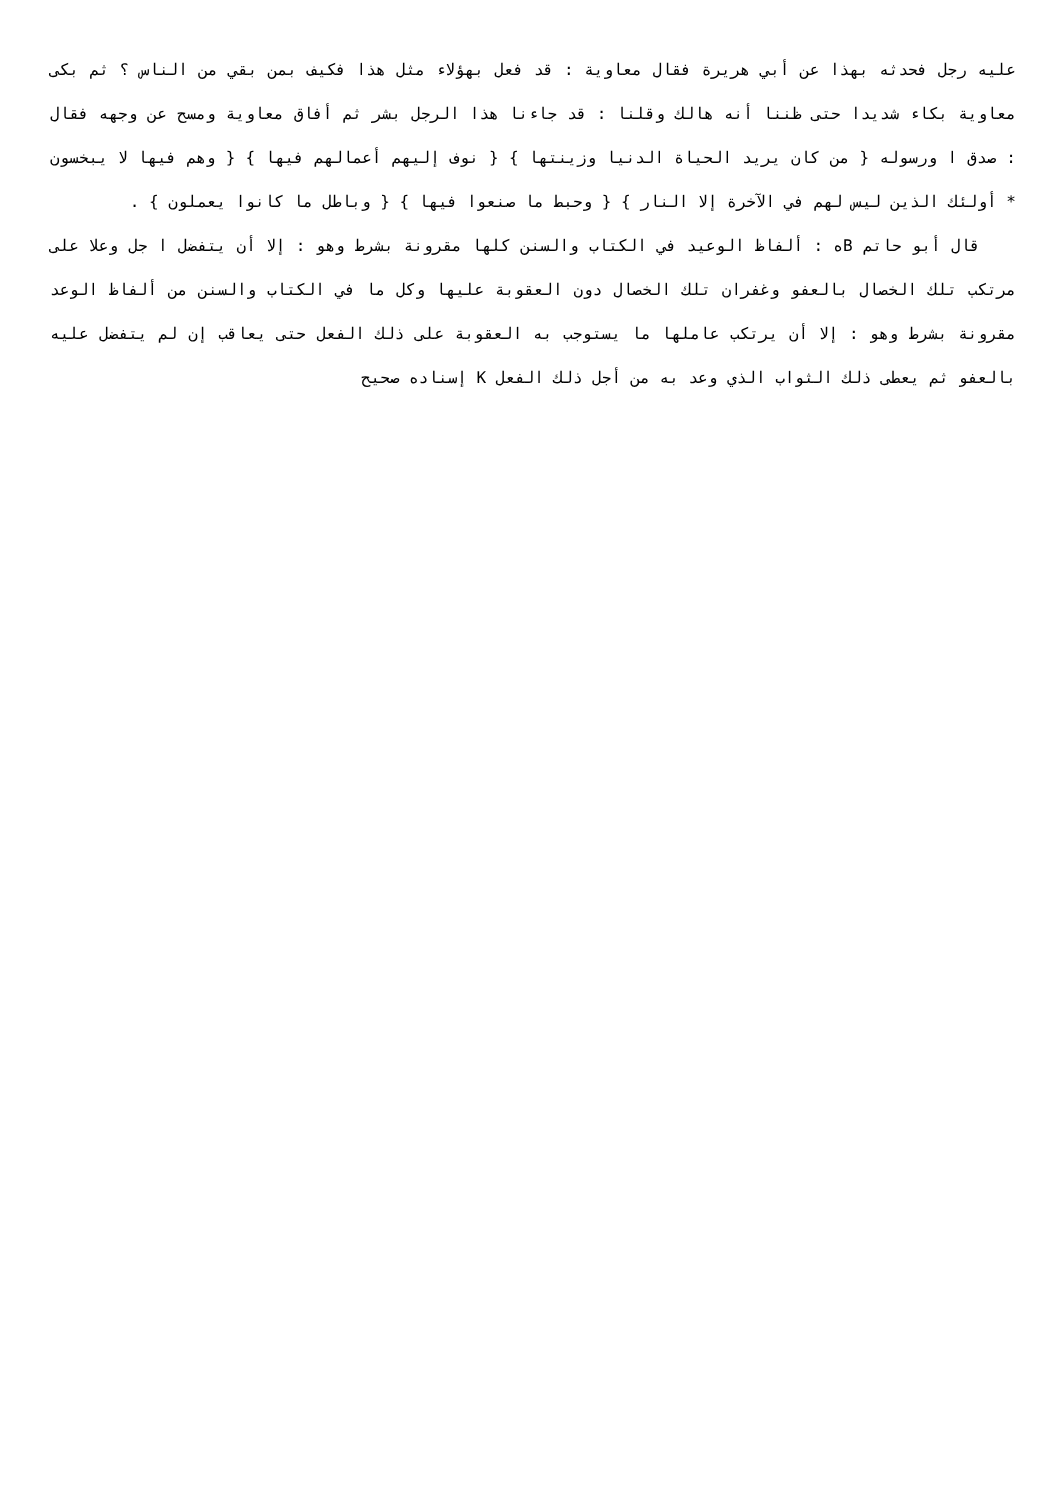عليه رجل فحدثه بهذا عن أبي هريرة فقال معاوية : قد فعل بهؤلاء مثل هذا فكيف بمن بقي من الناس ؟ ثم بكى معاوية بكاء شديدا حتى ظننا أنه هالك وقلنا : قد جاءنا هذا الرجل بشر ثم أفاق معاوية ومسح عن وجهه فقال : صدق ا ورسوله { من كان يريد الحياة الدنيا وزينتها } { نوف إليهم أعمالهم فيها } { وهم فيها لا يبخسون * أولئك الذين ليس لهم في الآخرة إلا النار } { وحبط ما صنعوا فيها } { وباطل ما كانوا يعملون } .
قال أبو حاتم Bه : ألفاظ الوعيد في الكتاب والسنن كلها مقرونة بشرط وهو : إلا أن يتفضل ا جل وعلا على مرتكب تلك الخصال بالعفو وغفران تلك الخصال دون العقوبة عليها وكل ما في الكتاب والسنن من ألفاظ الوعد مقرونة بشرط وهو : إلا أن يرتكب عاملها ما يستوجب به العقوبة على ذلك الفعل حتى يعاقب إن لم يتفضل عليه بالعفو ثم يعطى ذلك الثواب الذي وعد به من أجل ذلك الفعل K إسناده صحيح